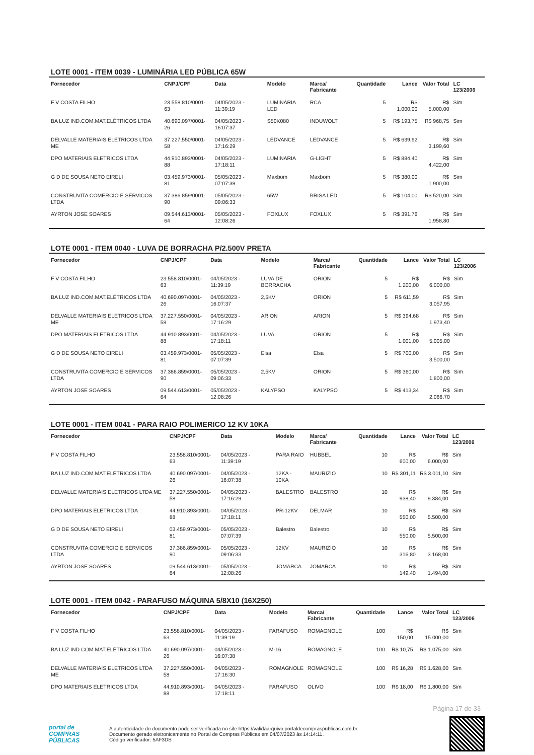LOTE 0001 - ITEM 0039 - LUMINÁRIA LED PÚBLICA 65W
| Fornecedor | CNPJ/CPF | Data | Modelo | Marca/ Fabricante | Quantidade | Lance | Valor Total | LC 123/2006 |
| --- | --- | --- | --- | --- | --- | --- | --- | --- |
| F V COSTA FILHO | 23.558.810/0001-63 | 04/05/2023 - 11:39:19 | LUMINÁRIA LED | RCA | 5 | R$ 1.000,00 | R$ 5.000,00 | Sim |
| BA LUZ IND.COM.MAT.ELÉTRICOS LTDA | 40.690.097/0001-26 | 04/05/2023 - 16:07:37 | S50K080 | INDUWOLT | 5 | R$ 193,75 | R$ 968,75 | Sim |
| DELVALLE MATERIAIS ELETRICOS LTDA ME | 37.227.550/0001-58 | 04/05/2023 - 17:16:29 | LEDVANCE | LEDVANCE | 5 | R$ 639,92 | R$ 3.199,60 | Sim |
| DPO MATERIAIS ELETRICOS LTDA | 44.910.893/0001-88 | 04/05/2023 - 17:18:11 | LUMINARIA | G-LIGHT | 5 | R$ 884,40 | R$ 4.422,00 | Sim |
| G D DE SOUSA NETO EIRELI | 03.459.973/0001-81 | 05/05/2023 - 07:07:39 | Maxbom | Maxbom | 5 | R$ 380,00 | R$ 1.900,00 | Sim |
| CONSTRUVITA COMERCIO E SERVICOS LTDA | 37.386.859/0001-90 | 05/05/2023 - 09:06:33 | 65W | BRISA LED | 5 | R$ 104,00 | R$ 520,00 | Sim |
| AYRTON JOSE SOARES | 09.544.613/0001-64 | 05/05/2023 - 12:08:26 | FOXLUX | FOXLUX | 5 | R$ 391,76 | R$ 1.958,80 | Sim |
LOTE 0001 - ITEM 0040 - LUVA DE BORRACHA P/2.500V PRETA
| Fornecedor | CNPJ/CPF | Data | Modelo | Marca/ Fabricante | Quantidade | Lance | Valor Total | LC 123/2006 |
| --- | --- | --- | --- | --- | --- | --- | --- | --- |
| F V COSTA FILHO | 23.558.810/0001-63 | 04/05/2023 - 11:39:19 | LUVA DE BORRACHA | ORION | 5 | R$ 1.200,00 | R$ 6.000,00 | Sim |
| BA LUZ IND.COM.MAT.ELÉTRICOS LTDA | 40.690.097/0001-26 | 04/05/2023 - 16:07:37 | 2,5KV | ORION | 5 | R$ 611,59 | R$ 3.057,95 | Sim |
| DELVALLE MATERIAIS ELETRICOS LTDA ME | 37.227.550/0001-58 | 04/05/2023 - 17:16:29 | ARION | ARION | 5 | R$ 394,68 | R$ 1.973,40 | Sim |
| DPO MATERIAIS ELETRICOS LTDA | 44.910.893/0001-88 | 04/05/2023 - 17:18:11 | LUVA | ORION | 5 | R$ 1.001,00 | R$ 5.005,00 | Sim |
| G D DE SOUSA NETO EIRELI | 03.459.973/0001-81 | 05/05/2023 - 07:07:39 | Elsa | Elsa | 5 | R$ 700,00 | R$ 3.500,00 | Sim |
| CONSTRUVITA COMERCIO E SERVICOS LTDA | 37.386.859/0001-90 | 05/05/2023 - 09:06:33 | 2,5KV | ORION | 5 | R$ 360,00 | R$ 1.800,00 | Sim |
| AYRTON JOSE SOARES | 09.544.613/0001-64 | 05/05/2023 - 12:08:26 | KALYPSO | KALYPSO | 5 | R$ 413,34 | R$ 2.066,70 | Sim |
LOTE 0001 - ITEM 0041 - PARA RAIO POLIMERICO 12 KV 10KA
| Fornecedor | CNPJ/CPF | Data | Modelo | Marca/ Fabricante | Quantidade | Lance | Valor Total | LC 123/2006 |
| --- | --- | --- | --- | --- | --- | --- | --- | --- |
| F V COSTA FILHO | 23.558.810/0001-63 | 04/05/2023 - 11:39:19 | PARA RAIO | HUBBEL | 10 | R$ 600,00 | R$ 6.000,00 | Sim |
| BA LUZ IND.COM.MAT.ELÉTRICOS LTDA | 40.690.097/0001-26 | 04/05/2023 - 16:07:38 | 12KA - 10KA | MAURIZIO | 10 | R$ 301,11 | R$ 3.011,10 | Sim |
| DELVALLE MATERIAIS ELETRICOS LTDA ME | 37.227.550/0001-58 | 04/05/2023 - 17:16:29 | BALESTRO | BALESTRO | 10 | R$ 938,40 | R$ 9.384,00 | Sim |
| DPO MATERIAIS ELETRICOS LTDA | 44.910.893/0001-88 | 04/05/2023 - 17:18:11 | PR-12KV | DELMAR | 10 | R$ 550,00 | R$ 5.500,00 | Sim |
| G D DE SOUSA NETO EIRELI | 03.459.973/0001-81 | 05/05/2023 - 07:07:39 | Balestro | Balestro | 10 | R$ 550,00 | R$ 5.500,00 | Sim |
| CONSTRUVITA COMERCIO E SERVICOS LTDA | 37.386.859/0001-90 | 05/05/2023 - 09:06:33 | 12KV | MAURIZIO | 10 | R$ 316,80 | R$ 3.168,00 | Sim |
| AYRTON JOSE SOARES | 09.544.613/0001-64 | 05/05/2023 - 12:08:26 | JOMARCA | JOMARCA | 10 | R$ 149,40 | R$ 1.494,00 | Sim |
LOTE 0001 - ITEM 0042 - PARAFUSO MÁQUINA 5/8X10 (16X250)
| Fornecedor | CNPJ/CPF | Data | Modelo | Marca/ Fabricante | Quantidade | Lance | Valor Total | LC 123/2006 |
| --- | --- | --- | --- | --- | --- | --- | --- | --- |
| F V COSTA FILHO | 23.558.810/0001-63 | 04/05/2023 - 11:39:19 | PARAFUSO | ROMAGNOLE | 100 | R$ 150,00 | R$ 15.000,00 | Sim |
| BA LUZ IND.COM.MAT.ELÉTRICOS LTDA | 40.690.097/0001-26 | 04/05/2023 - 16:07:38 | M-16 | ROMAGNOLE | 100 | R$ 10,75 | R$ 1.075,00 | Sim |
| DELVALLE MATERIAIS ELETRICOS LTDA ME | 37.227.550/0001-58 | 04/05/2023 - 17:16:30 | ROMAGNOLE | ROMAGNOLE | 100 | R$ 16,28 | R$ 1.628,00 | Sim |
| DPO MATERIAIS ELETRICOS LTDA | 44.910.893/0001-88 | 04/05/2023 - 17:18:11 | PARAFUSO | OLIVO | 100 | R$ 18,00 | R$ 1.800,00 | Sim |
Página 17 de 33
portal de
COMPRAS
PÚBLICAS
A autenticidade do documento pode ser verificada no site https://validaarquivo.portaldecompraspublicas.com.br
Documento gerado eletronicamente no Portal de Compras Públicas em 04/07/2023 às 14:14:11.
Código verificador: 5AF3DB